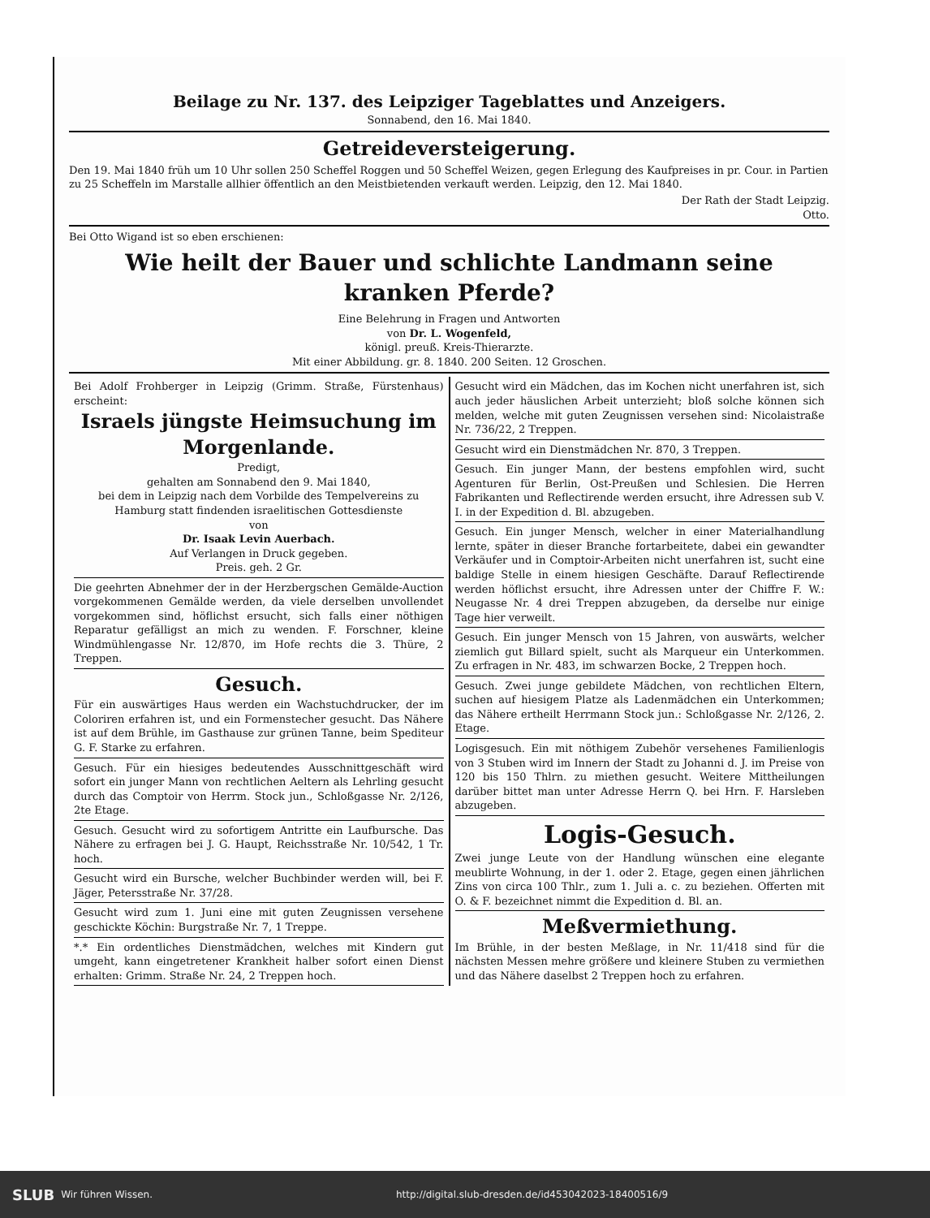Beilage zu Nr. 137. des Leipziger Tageblattes und Anzeigers.
Sonnabend, den 16. Mai 1840.
Getreideversteigerung.
Den 19. Mai 1840 früh um 10 Uhr sollen 250 Scheffel Roggen und 50 Scheffel Weizen, gegen Erlegung des Kaufpreises in pr. Cour. in Partien zu 25 Scheffeln im Marstalle allhier öffentlich an den Meistbietenden verkauft werden. Leipzig, den 12. Mai 1840.
Der Rath der Stadt Leipzig.
Otto.
Bei Otto Wigand ist so eben erschienen:
Wie heilt der Bauer und schlichte Landmann seine kranken Pferde?
Eine Belehrung in Fragen und Antworten
von Dr. L. Wogenfeld,
königl. preuß. Kreis-Thierarzte.
Mit einer Abbildung. gr. 8. 1840. 200 Seiten. 12 Groschen.
Bei Adolf Frohberger in Leipzig (Grimm. Straße, Fürstenhaus) erscheint:
Israels jüngste Heimsuchung im Morgenlande.
Predigt,
gehalten am Sonnabend den 9. Mai 1840,
bei dem in Leipzig nach dem Vorbilde des Tempelvereins zu Hamburg statt findenden israelitischen Gottesdienste
von
Dr. Isaak Levin Auerbach.
Auf Verlangen in Druck gegeben.
Preis. geh. 2 Gr.
Die geehrten Abnehmer der in der Herzbergschen Gemälde-Auction vorgekommenen Gemälde werden, da viele derselben unvollendet vorgekommen sind, höflichst ersucht, sich falls einer nöthigen Reparatur gefälligst an mich zu wenden. F. Forschner, kleine Windmühlengasse Nr. 12/870, im Hofe rechts die 3. Thüre, 2 Treppen.
Gesuch.
Für ein auswärtiges Haus werden ein Wachstuchdrucker, der im Coloriren erfahren ist, und ein Formenstecher gesucht. Das Nähere ist auf dem Brühle, im Gasthause zur grünen Tanne, beim Spediteur G. F. Starke zu erfahren.
Gesuch. Für ein hiesiges bedeutendes Ausschnittgeschäft wird sofort ein junger Mann von rechtlichen Aeltern als Lehrling gesucht durch das Comptoir von Herrm. Stock jun., Schloßgasse Nr. 2/126, 2te Etage.
Gesuch. Gesucht wird zu sofortigem Antritte ein Laufbursche. Das Nähere zu erfragen bei J. G. Haupt, Reichsstraße Nr. 10/542, 1 Tr. hoch.
Gesucht wird ein Bursche, welcher Buchbinder werden will, bei F. Jäger, Petersstraße Nr. 37/28.
Gesucht wird zum 1. Juni eine mit guten Zeugnissen versehene geschickte Köchin: Burgstraße Nr. 7, 1 Treppe.
*.* Ein ordentliches Dienstmädchen, welches mit Kindern gut umgeht, kann eingetretener Krankheit halber sofort einen Dienst erhalten: Grimm. Straße Nr. 24, 2 Treppen hoch.
Gesucht wird ein Mädchen, das im Kochen nicht unerfahren ist, sich auch jeder häuslichen Arbeit unterzieht; bloß solche können sich melden, welche mit guten Zeugnissen versehen sind: Nicolaistraße Nr. 736/22, 2 Treppen.
Gesucht wird ein Dienstmädchen Nr. 870, 3 Treppen.
Gesuch. Ein junger Mann, der bestens empfohlen wird, sucht Agenturen für Berlin, Ost-Preußen und Schlesien. Die Herren Fabrikanten und Reflectirende werden ersucht, ihre Adressen sub V. I. in der Expedition d. Bl. abzugeben.
Gesuch. Ein junger Mensch, welcher in einer Materialhandlung lernte, später in dieser Branche fortarbeitete, dabei ein gewandter Verkäufer und in Comptoir-Arbeiten nicht unerfahren ist, sucht eine baldige Stelle in einem hiesigen Geschäfte. Darauf Reflectirende werden höflichst ersucht, ihre Adressen unter der Chiffre F. W.: Neugasse Nr. 4 drei Treppen abzugeben, da derselbe nur einige Tage hier verweilt.
Gesuch. Ein junger Mensch von 15 Jahren, von auswärts, welcher ziemlich gut Billard spielt, sucht als Marqueur ein Unterkommen. Zu erfragen in Nr. 483, im schwarzen Bocke, 2 Treppen hoch.
Gesuch. Zwei junge gebildete Mädchen, von rechtlichen Eltern, suchen auf hiesigem Platze als Ladenmädchen ein Unterkommen; das Nähere ertheilt Herrmann Stock jun.: Schloßgasse Nr. 2/126, 2. Etage.
Logisgesuch. Ein mit nöthigem Zubehör versehenes Familienlogis von 3 Stuben wird im Innern der Stadt zu Johanni d. J. im Preise von 120 bis 150 Thlrn. zu miethen gesucht. Weitere Mittheilungen darüber bittet man unter Adresse Herrn Q. bei Hrn. F. Harsleben abzugeben.
Logis-Gesuch.
Zwei junge Leute von der Handlung wünschen eine elegante meublirte Wohnung, in der 1. oder 2. Etage, gegen einen jährlichen Zins von circa 100 Thlr., zum 1. Juli a. c. zu beziehen. Offerten mit O. & F. bezeichnet nimmt die Expedition d. Bl. an.
Meßvermiethung.
Im Brühle, in der besten Meßlage, in Nr. 11/418 sind für die nächsten Messen mehre größere und kleinere Stuben zu vermiethen und das Nähere daselbst 2 Treppen hoch zu erfahren.
SLUB Wir führen Wissen. http://digital.slub-dresden.de/id453042023-18400516/9